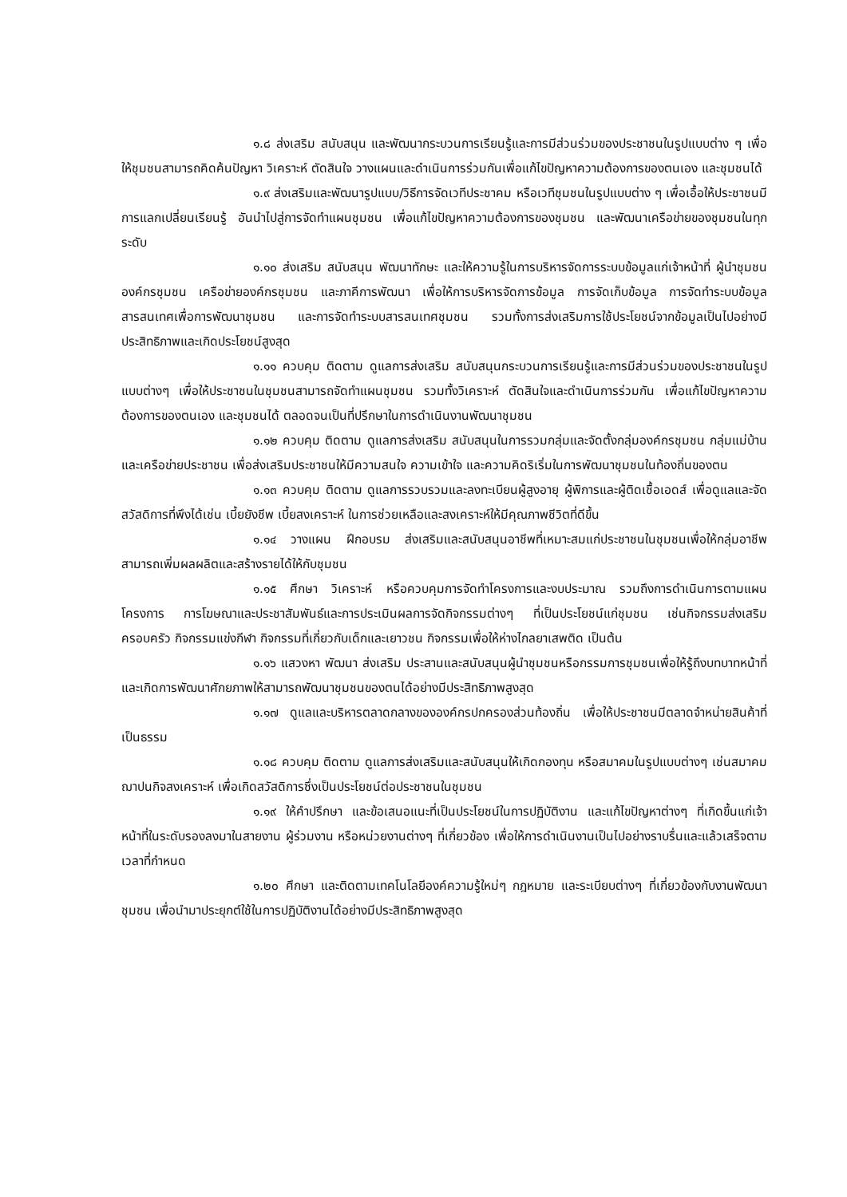๑.๘ ส่งเสริม สนับสนุน และพัฒนากระบวนการเรียนรู้และการมีส่วนร่วมของประชาชนในรูปแบบต่าง ๆ เพื่อให้ชุมชนสามารถคิดค้นปัญหา วิเคราะห์ ตัดสินใจ วางแผนและดำเนินการร่วมกันเพื่อแก้ไขปัญหาความต้องการของตนเอง และชุมชนได้
๑.๙ ส่งเสริมและพัฒนารูปแบบ/วิธีการจัดเวทีประชาคม หรือเวทีชุมชนในรูปแบบต่าง ๆ เพื่อเอื้อให้ประชาชนมีการแลกเปลี่ยนเรียนรู้ อันนำไปสู่การจัดทำแผนชุมชน เพื่อแก้ไขปัญหาความต้องการของชุมชน และพัฒนาเครือข่ายของชุมชนในทุกระดับ
๑.๑๐ ส่งเสริม สนับสนุน พัฒนาทักษะ และให้ความรู้ในการบริหารจัดการระบบข้อมูลแก่เจ้าหน้าที่ ผู้นำชุมชน องค์กรชุมชน เครือข่ายองค์กรชุมชน และภาคีการพัฒนา เพื่อให้การบริหารจัดการข้อมูล การจัดเก็บข้อมูล การจัดทำระบบข้อมูลสารสนเทศเพื่อการพัฒนาชุมชน และการจัดทำระบบสารสนเทศชุมชน รวมทั้งการส่งเสริมการใช้ประโยชน์จากข้อมูลเป็นไปอย่างมีประสิทธิภาพและเกิดประโยชน์สูงสุด
๑.๑๑ ควบคุม ติดตาม ดูแลการส่งเสริม สนับสนุนกระบวนการเรียนรู้และการมีส่วนร่วมของประชาชนในรูปแบบต่างๆ เพื่อให้ประชาชนในชุมชนสามารถจัดทำแผนชุมชน รวมทั้งวิเคราะห์ ตัดสินใจและดำเนินการร่วมกัน เพื่อแก้ไขปัญหาความต้องการของตนเอง และชุมชนได้ ตลอดจนเป็นที่ปรึกษาในการดำเนินงานพัฒนาชุมชน
๑.๑๒ ควบคุม ติดตาม ดูแลการส่งเสริม สนับสนุนในการรวมกลุ่มและจัดตั้งกลุ่มองค์กรชุมชน กลุ่มแม่บ้านและเครือข่ายประชาชน เพื่อส่งเสริมประชาชนให้มีความสนใจ ความเข้าใจ และความคิดริเริ่มในการพัฒนาชุมชนในท้องถิ่นของตน
๑.๑๓ ควบคุม ติดตาม ดูแลการรวบรวมและลงทะเบียนผู้สูงอายุ ผู้พิการและผู้ติดเชื้อเอดส์ เพื่อดูแลและจัดสวัสดิการที่พึงได้เช่น เบี้ยยังชีพ เบี้ยสงเคราะห์ ในการช่วยเหลือและสงเคราะห์ให้มีคุณภาพชีวิตที่ดีขึ้น
๑.๑๔ วางแผน ฝึกอบรม ส่งเสริมและสนับสนุนอาชีพที่เหมาะสมแก่ประชาชนในชุมชนเพื่อให้กลุ่มอาชีพสามารถเพิ่มผลผลิตและสร้างรายได้ให้กับชุมชน
๑.๑๕ ศึกษา วิเคราะห์ หรือควบคุมการจัดทำโครงการและงบประมาณ รวมถึงการดำเนินการตามแผนโครงการ การโฆษณาและประชาสัมพันธ์และการประเมินผลการจัดกิจกรรมต่างๆ ที่เป็นประโยชน์แก่ชุมชน เช่นกิจกรรมส่งเสริมครอบครัว กิจกรรมแข่งกีฬา กิจกรรมที่เกี่ยวกับเด็กและเยาวชน กิจกรรมเพื่อให้ห่างไกลยาเสพติด เป็นต้น
๑.๑๖ แสวงหา พัฒนา ส่งเสริม ประสานและสนับสนุนผู้นำชุมชนหรือกรรมการชุมชนเพื่อให้รู้ถึงบทบาทหน้าที่และเกิดการพัฒนาศักยภาพให้สามารถพัฒนาชุมชนของตนได้อย่างมีประสิทธิภาพสูงสุด
๑.๑๗ ดูแลและบริหารตลาดกลางขององค์กรปกครองส่วนท้องถิ่น เพื่อให้ประชาชนมีตลาดจำหน่ายสินค้าที่เป็นธรรม
๑.๑๘ ควบคุม ติดตาม ดูแลการส่งเสริมและสนับสนุนให้เกิดกองทุน หรือสมาคมในรูปแบบต่างๆ เช่นสมาคมฌาปนกิจสงเคราะห์ เพื่อเกิดสวัสดิการซึ่งเป็นประโยชน์ต่อประชาชนในชุมชน
๑.๑๙ ให้คำปรึกษา และข้อเสนอแนะที่เป็นประโยชน์ในการปฏิบัติงาน และแก้ไขปัญหาต่างๆ ที่เกิดขึ้นแก่เจ้าหน้าที่ในระดับรองลงมาในสายงาน ผู้ร่วมงาน หรือหน่วยงานต่างๆ ที่เกี่ยวข้อง เพื่อให้การดำเนินงานเป็นไปอย่างราบรื่นและแล้วเสร็จตามเวลาที่กำหนด
๑.๒๐ ศึกษา และติดตามเทคโนโลยีองค์ความรู้ใหม่ๆ กฎหมาย และระเบียบต่างๆ ที่เกี่ยวข้องกับงานพัฒนาชุมชน เพื่อนำมาประยุกต์ใช้ในการปฏิบัติงานได้อย่างมีประสิทธิภาพสูงสุด